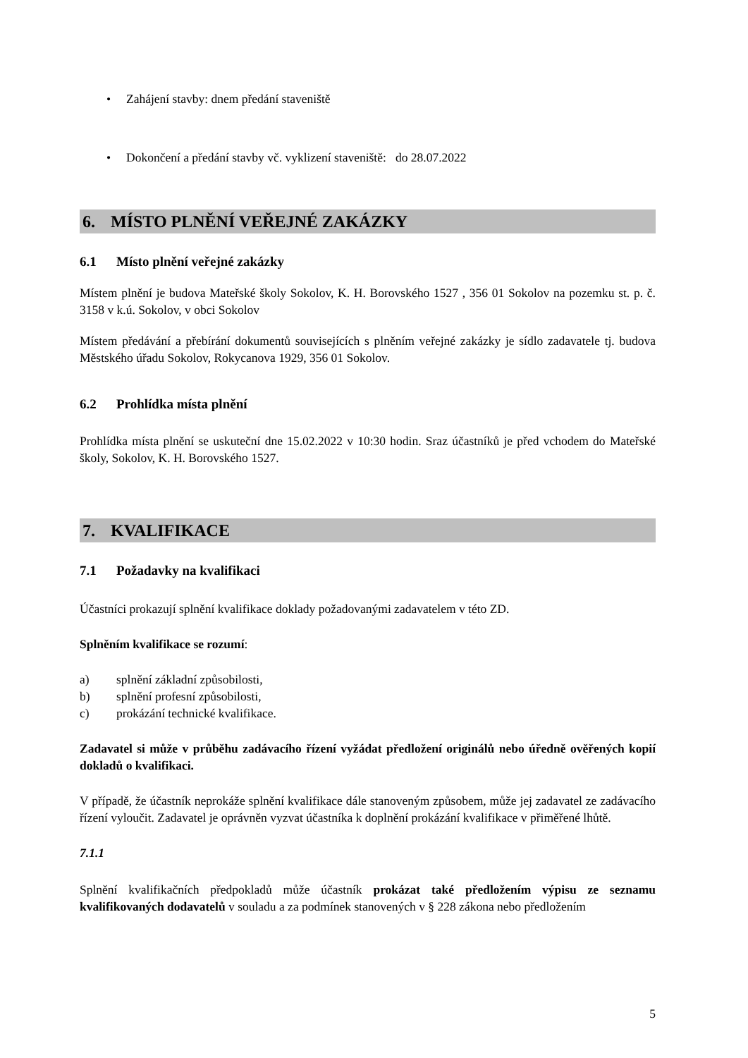• Zahájení stavby: dnem předání staveniště
Dokončení a předání stavby vč. vyklizení staveniště: do 28.07.2022 •
6. MÍSTO PLNĚNÍ VEŘEJNÉ ZAKÁZKY
6.1 Místo plnění veřejné zakázky
Místem plnění je budova Mateřské školy Sokolov, K. H. Borovského 1527 , 356 01 Sokolov na pozemku st. p. č. 3158 v k.ú. Sokolov, v obci Sokolov
Místem předávání a přebírání dokumentů souvisejících s plněním veřejné zakázky je sídlo zadavatele tj. budova Městského úřadu Sokolov, Rokycanova 1929, 356 01 Sokolov.
6.2 Prohlídka místa plnění
Prohlídka místa plnění se uskuteční dne 15.02.2022 v 10:30 hodin. Sraz účastníků je před vchodem do Mateřské školy, Sokolov, K. H. Borovského 1527.
7. KVALIFIKACE
7.1 Požadavky na kvalifikaci
Účastníci prokazují splnění kvalifikace doklady požadovanými zadavatelem v této ZD.
Splněním kvalifikace se rozumí:
a) splnění základní způsobilosti,
b) splnění profesní způsobilosti,
c) prokázání technické kvalifikace.
Zadavatel si může v průběhu zadávacího řízení vyžádat předložení originálů nebo úředně ověřených kopií dokladů o kvalifikaci.
V případě, že účastník neprokáže splnění kvalifikace dále stanoveným způsobem, může jej zadavatel ze zadávacího řízení vyloučit. Zadavatel je oprávněn vyzvat účastníka k doplnění prokázání kvalifikace v přiměřené lhůtě.
7.1.1
Splnění kvalifikačních předpokladů může účastník prokázat také předložením výpisu ze seznamu kvalifikovaných dodavatelů v souladu a za podmínek stanovených v § 228 zákona nebo předložením
5